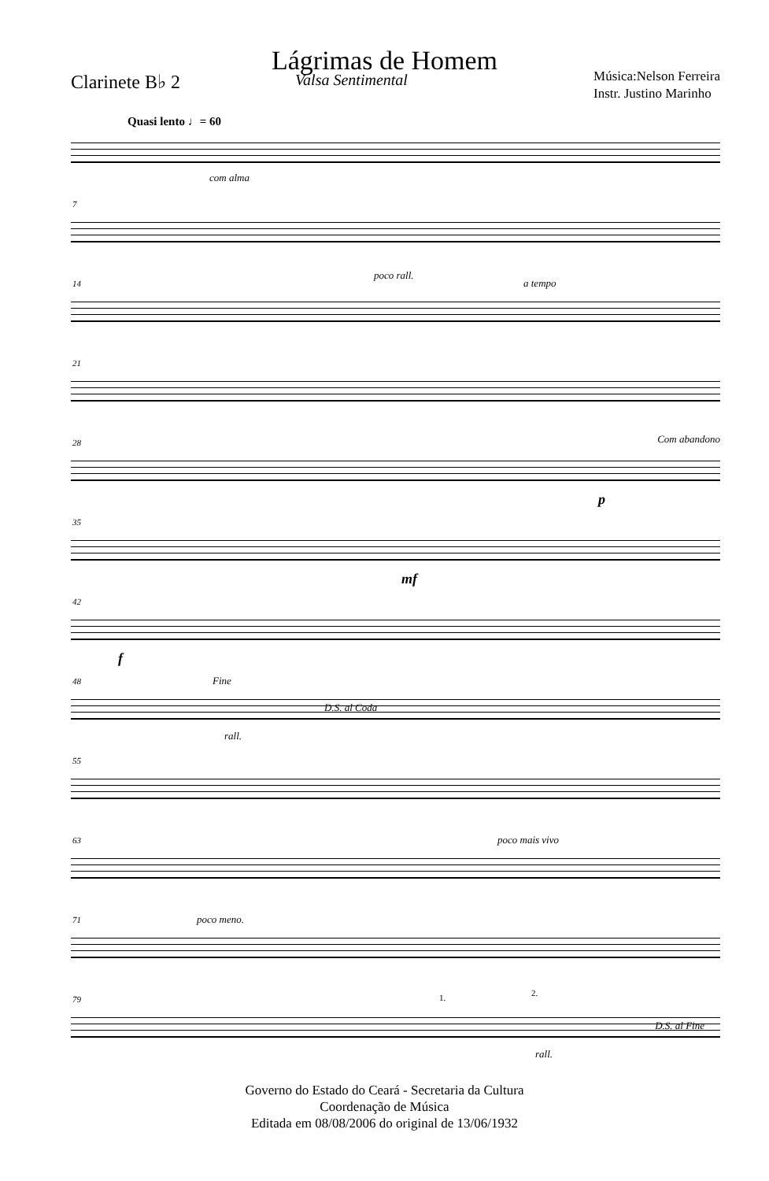Lágrimas de Homem
Clarinete B♭ 2
Valsa Sentimental
Música:Nelson Ferreira
Instr. Justino Marinho
Quasi lento ♩= 60
com alma
7
14
poco rall.
a tempo
21
28 Com abandono
p
35
mf
42
f
48 Fine
D.S. al Coda
rall.
55
63 poco mais vivo
71 poco meno.
79 1. 2.
D.S. al Fine
rall.
Governo do Estado do Ceará - Secretaria da Cultura
Coordenação de Música
Editada em 08/08/2006 do original de 13/06/1932